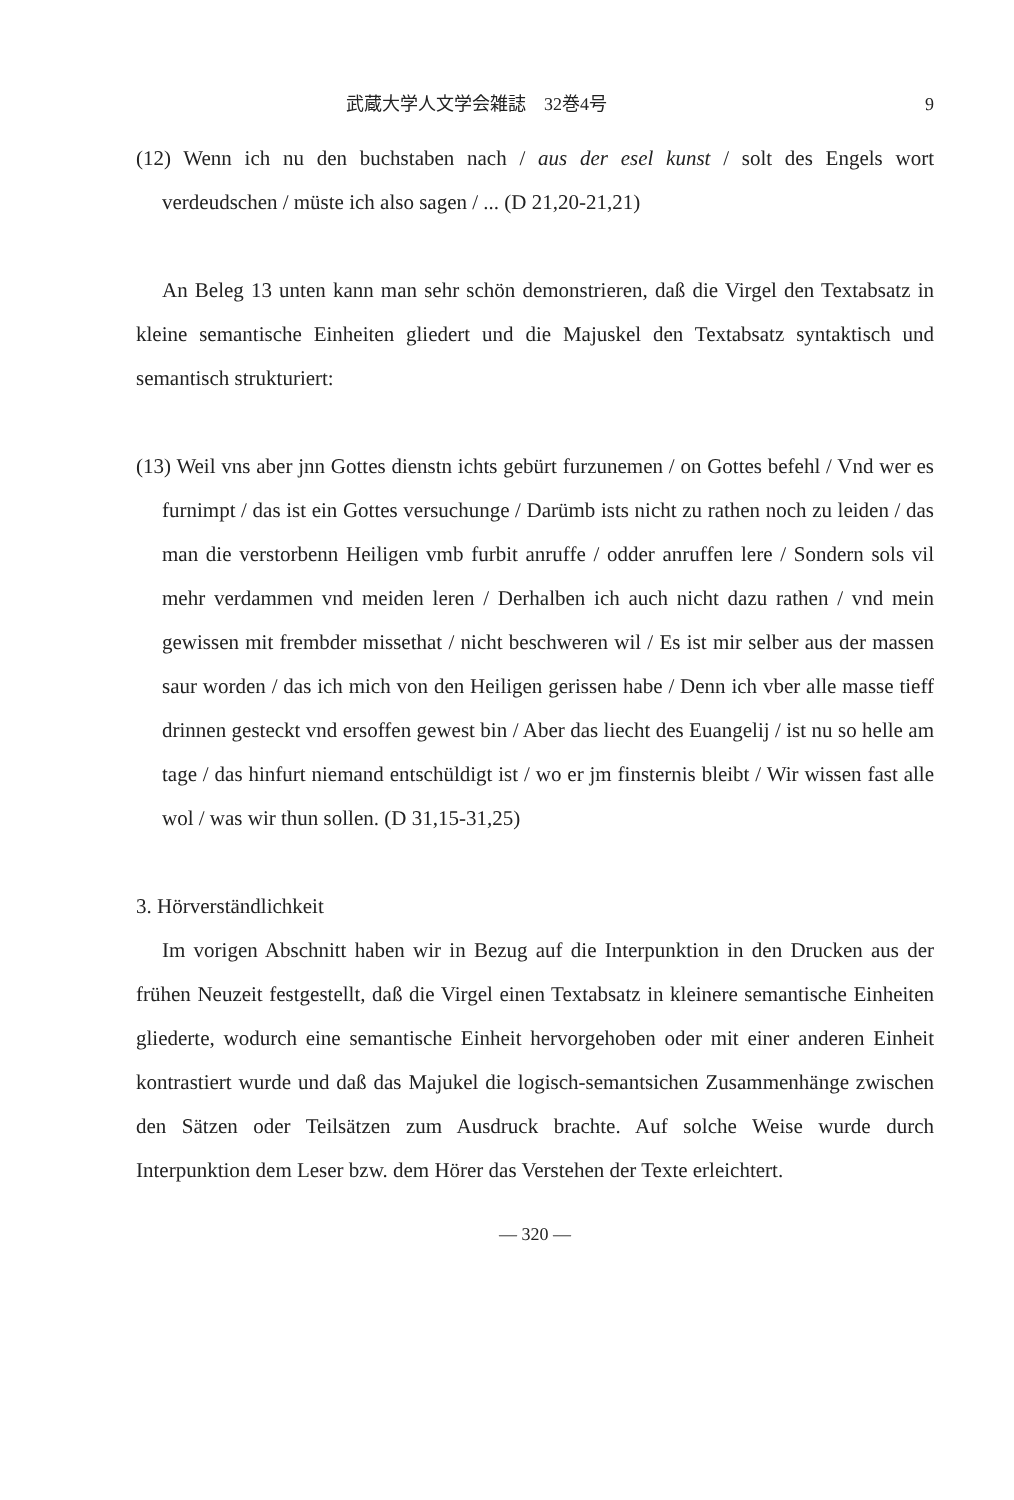武蔵大学人文学会雑誌　32巻4号 9
(12) Wenn ich nu den buchstaben nach / aus der esel kunst / solt des Engels wort verdeudschen / müste ich also sagen / ... (D 21,20-21,21)
An Beleg 13 unten kann man sehr schön demonstrieren, daß die Virgel den Textabsatz in kleine semantische Einheiten gliedert und die Majuskel den Textabsatz syntaktisch und semantisch strukturiert:
(13) Weil vns aber jnn Gottes dienstn ichts gebürt furzunemen / on Gottes befehl / Vnd wer es furnimpt / das ist ein Gottes versuchunge / Darümb ists nicht zu rathen noch zu leiden / das man die verstorbenn Heiligen vmb furbit anruffe / odder anruffen lere / Sondern sols vil mehr verdammen vnd meiden leren / Derhalben ich auch nicht dazu rathen / vnd mein gewissen mit frembder missethat / nicht beschweren wil / Es ist mir selber aus der massen saur worden / das ich mich von den Heiligen gerissen habe / Denn ich vber alle masse tieff drinnen gesteckt vnd ersoffen gewest bin / Aber das liecht des Euangelij / ist nu so helle am tage / das hinfurt niemand entschüldigt ist / wo er jm finsternis bleibt / Wir wissen fast alle wol / was wir thun sollen. (D 31,15-31,25)
3. Hörverständlichkeit
Im vorigen Abschnitt haben wir in Bezug auf die Interpunktion in den Drucken aus der frühen Neuzeit festgestellt, daß die Virgel einen Textabsatz in kleinere semantische Einheiten gliederte, wodurch eine semantische Einheit hervorgehoben oder mit einer anderen Einheit kontrastiert wurde und daß das Majukel die logisch-semantsichen Zusammenhänge zwischen den Sätzen oder Teilsätzen zum Ausdruck brachte. Auf solche Weise wurde durch Interpunktion dem Leser bzw. dem Hörer das Verstehen der Texte erleichtert.
— 320 —